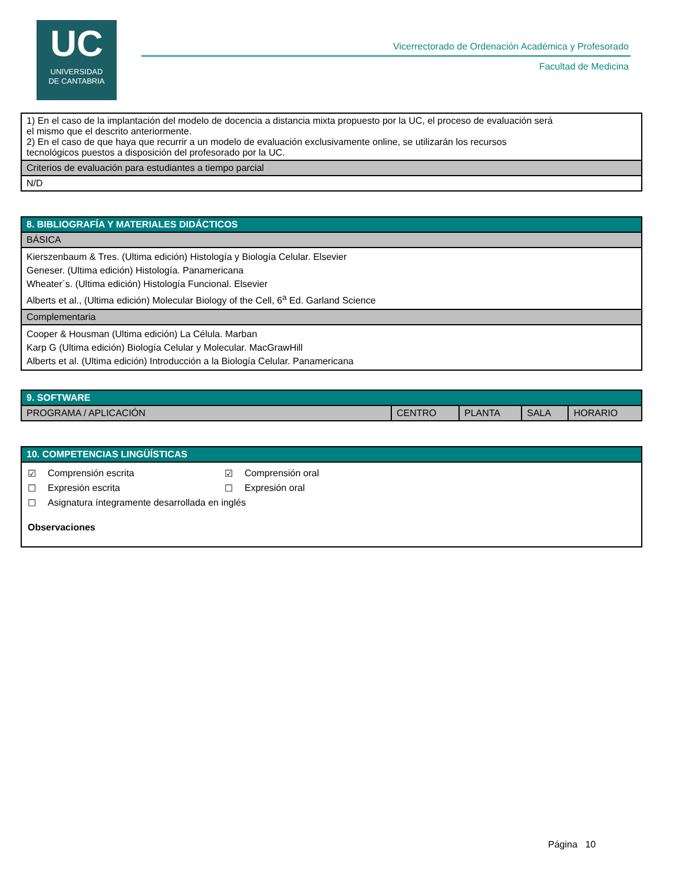UC
UNIVERSIDAD
DE CANTABRIA
Vicerrectorado de Ordenación Académica y Profesorado
Facultad de Medicina
| 1) En el caso de la implantación del modelo de docencia a distancia mixta propuesto por la UC, el proceso de evaluación será el mismo que el descrito anteriormente. 2) En el caso de que haya que recurrir a un modelo de evaluación exclusivamente online, se utilizarán los recursos tecnológicos puestos a disposición del profesorado por la UC. |
| Criterios de evaluación para estudiantes a tiempo parcial |
| N/D |
| 8. BIBLIOGRAFÍA Y MATERIALES DIDÁCTICOS |
| --- |
| BÁSICA |
| Kierszenbaum & Tres. (Ultima edición) Histología y Biología Celular. Elsevier Geneser. (Ultima edición) Histología. Panamericana Wheater´s. (Ultima edición) Histología Funcional. Elsevier Alberts et al., (Ultima edición) Molecular Biology of the Cell, 6<sup>a</sup> Ed. Garland Science |
| Complementaria |
| Cooper & Housman (Ultima edición) La Célula. Marban Karp G (Ultima edición) Biología Celular y Molecular. MacGrawHill Alberts et al. (Ultima edición) Introducción a la Biología Celular. Panamericana |
| 9. SOFTWARE | | | | |
| --- | --- | --- | --- | --- |
| PROGRAMA / APLICACIÓN | CENTRO | PLANTA | SALA | HORARIO |
| 10. COMPETENCIAS LINGÜÍSTICAS |
| --- |
| / ☑ / Comprensión escrita / ☑ / Comprensión oral / / ☐ / Expresión escrita / ☐ / Expresión oral / / ☐ / Asignatura íntegramente desarrollada en inglés / / / / Observaciones / / / / |
Página 10